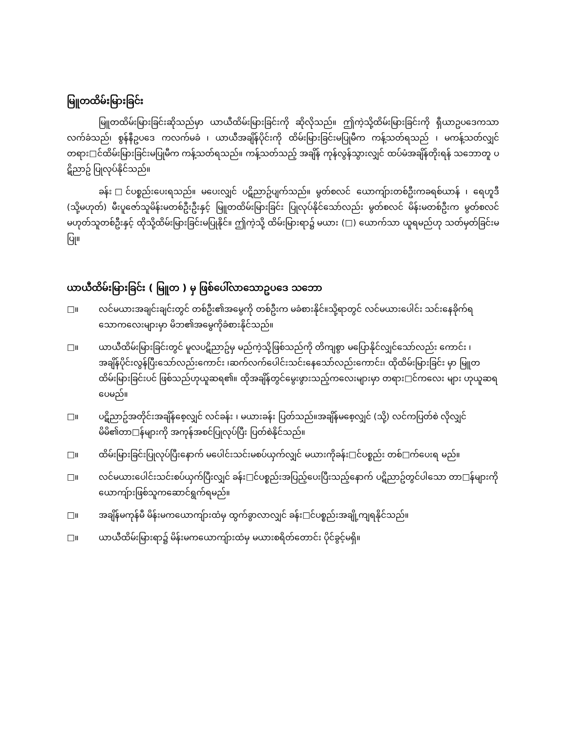မြူတထိမ်းမြားခြင်း
မြူတထိမ်းမြားခြင်းဆိုသည်မှာ ယာယီထိမ်းမြားခြင်းကို ဆိုလိုသည်။ ဤကဲ့သို့ထိမ်းမြားခြင်းကို ရှီယာဥပဒေကသာ လက်ခံသည်၊ စွန်နီဥပဒေ ကလက်မခံ ၊ ယာယီအချိန်ပိုင်းကို ထိမ်းမြားခြင်းမပြုမီက ကန့်သတ်ရသည် ၊ မကန့်သတ်လျှင် တရား□င်ထိမ်းမြားခြင်းမပြုမီက ကန့်သတ်ရသည်။ ကန့်သတ်သည့် အချိန် ကုန်လွန်သွားလျှင် ထပ်မံအချိန်တိုးရန် သဘောတူ ပဋိညာဥ် ပြုလုပ်နိုင်သည်။
ခန်း□င်ပစ္စည်းပေးရသည်။ မပေးလျှင် ပဋိညာဥ်ပျက်သည်။ မွတ်စလင် ယောကျ်ားတစ်ဦးကခရစ်ယာန် ၊ ရေဟူဒီ (သို့မဟုတ်) မီးပူဇော်သူမိန်းမတစ်ဦးဦးနှင့် မြူတထိမ်းမြားခြင်း ပြုလုပ်နိုင်သော်လည်း မွတ်စလင် မိန်းမတစ်ဦးက မွတ်စလင် မဟုတ်သူတစ်ဦးနှင့် ထိုသို့ထိမ်းမြားခြင်းမပြုနိုင်။ ဤကဲ့သို့ ထိမ်းမြားရာ၌ မယား (□) ယောက်သာ ယူရမည်ဟု သတ်မှတ်ခြင်းမပြု။
ယာယီထိမ်းမြားခြင်း ( မြူတ ) မှ ဖြစ်ပေါ်လာသောဥပဒေ သဘော
□။ လင်မယားအချင်းချင်းတွင် တစ်ဦး၏အမွေကို တစ်ဦးက မခံစားနိုင်။သို့ရာတွင် လင်မယားပေါင်း သင်းနေခိုက်ရသောကလေးများမှာ မိဘ၏အမွေကိုခံစားနိုင်သည်။
□။ ယာယီထိမ်းမြားခြင်းတွင် မူလပဋိညာဥ်မှ မည်ကဲ့သို့ဖြစ်သည်ကို တိကျစွာ မပြောနိုင်လျှင်သော်လည်း ကောင်း ၊ အချိန်ပိုင်းလွန်ပြီးသော်လည်းကောင်း ၊ဆက်လက်ပေါင်းသင်းနေသော်လည်းကောင်း၊ ထိုထိမ်းမြားခြင်း မှာ မြူတထိမ်းမြားခြင်းပင် ဖြစ်သည်ဟုယူဆရ၏။ ထိုအချိန်တွင်မွေးဖွားသည့်ကလေးများမှာ တရား□င်ကလေး များ ဟုယူဆရပေမည်။
□။ ပဋိညာဥ်အတိုင်းအချိန်စေ့လျှင် လင်ခန်း ၊ မယားခန်း ပြတ်သည်။အချိန်မစေ့လျှင် (သို့) လင်ကပြတ်စဲ လိုလျှင် မိမိ၏တာ□န်များကို အကုန်အစင်ပြုလုပ်ပြီး ပြတ်စဲနိုင်သည်။
□။ ထိမ်းမြားခြင်းပြုလုပ်ပြီးနောက် မပေါင်းသင်းမစပ်ယှက်လျှင် မယားကိုခန်း□င်ပစ္စည်း တစ်□က်ပေးရ မည်။
□။ လင်မယားပေါင်းသင်းစပ်ယှက်ပြီးလျှင် ခန်း□င်ပစ္စည်းအပြည့်ပေးပြီးသည့်နောက် ပဋိညာဥ်တွင်ပါသော တာ□န်များကို ယောကျ်ားဖြစ်သူကဆောင်ရွက်ရမည်။
□။ အချိန်မကုန်မီ မိန်းမကယောကျ်ားထံမှ ထွက်ခွာလာလျှင် ခန်း□င်ပစ္စည်းအချို့ကျရနိုင်သည်။
□။ ယာယီထိမ်းမြားရာ၌ မိန်းမကယောကျ်ားထံမှ မယားစရိတ်တောင်း ပိုင်ခွင့်မရှိ။